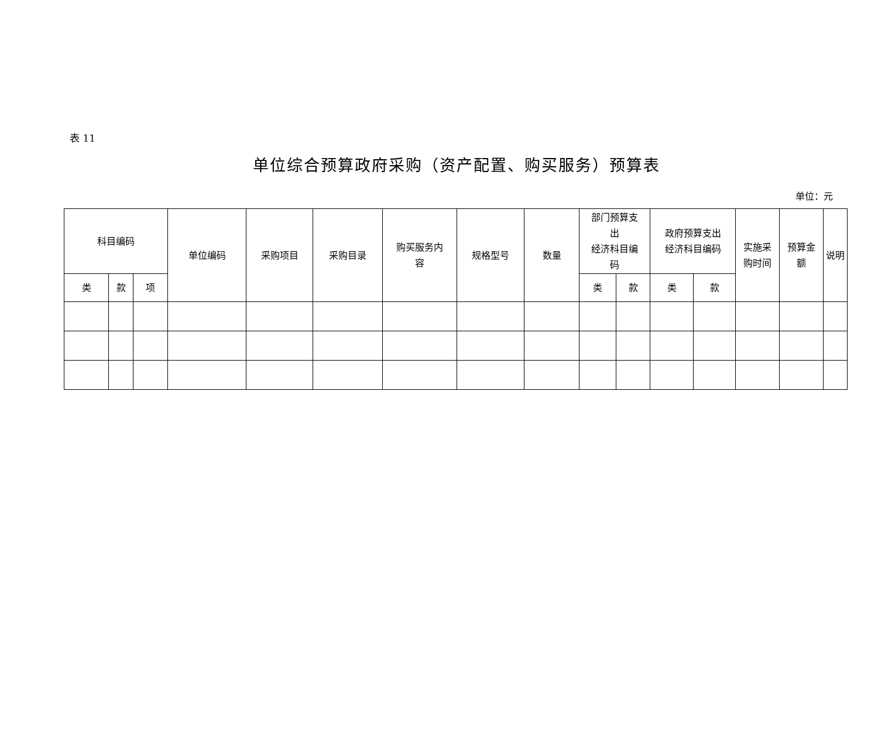表 11
单位综合预算政府采购（资产配置、购买服务）预算表
单位：元
| 科目编码 | | | 单位编码 | 采购项目 | 采购目录 | 购买服务内 容 | 规格型号 | 数量 | 部门预算支 出 经济科目编 码 | | 政府预算支出 经济科目编码 | | 实施采 购时间 | 预算金 额 | 说明 |
| --- | --- | --- | --- | --- | --- | --- | --- | --- | --- | --- | --- | --- | --- | --- | --- |
| 类 | 款 | 项 | | | | | | | 类 | 款 | 类 | 款 | | | |